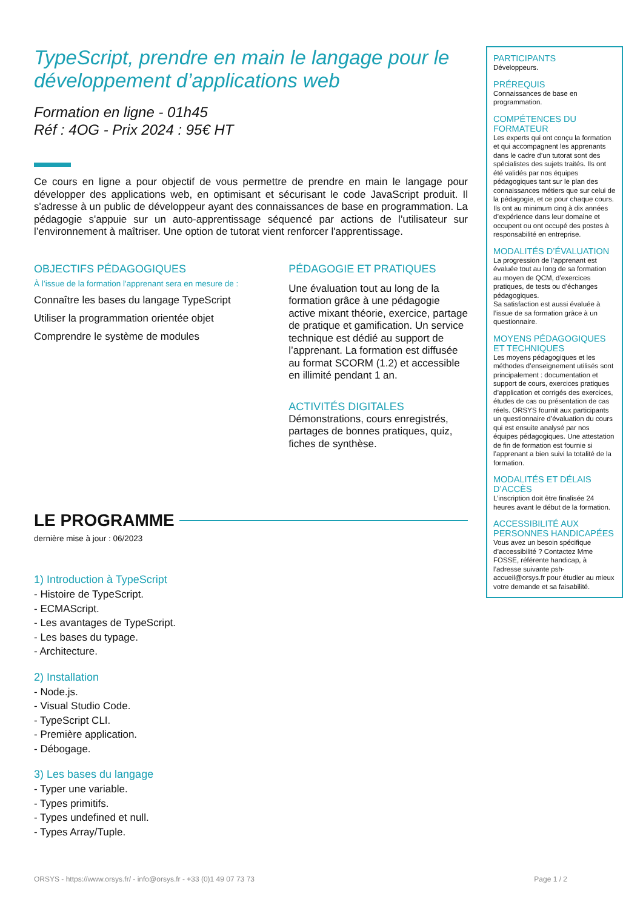TypeScript, prendre en main le langage pour le développement d’applications web
Formation en ligne - 01h45
Réf : 4OG - Prix 2024 : 95€ HT
Ce cours en ligne a pour objectif de vous permettre de prendre en main le langage pour développer des applications web, en optimisant et sécurisant le code JavaScript produit. Il s'adresse à un public de développeur ayant des connaissances de base en programmation. La pédagogie s'appuie sur un auto-apprentissage séquencé par actions de l’utilisateur sur l’environnement à maîtriser. Une option de tutorat vient renforcer l'apprentissage.
OBJECTIFS PÉDAGOGIQUES
À l’issue de la formation l'apprenant sera en mesure de :
Connaître les bases du langage TypeScript
Utiliser la programmation orientée objet
Comprendre le système de modules
PÉDAGOGIE ET PRATIQUES
Une évaluation tout au long de la formation grâce à une pédagogie active mixant théorie, exercice, partage de pratique et gamification. Un service technique est dédié au support de l’apprenant. La formation est diffusée au format SCORM (1.2) et accessible en illimité pendant 1 an.
ACTIVITÉS DIGITALES
Démonstrations, cours enregistrés, partages de bonnes pratiques, quiz, fiches de synthèse.
LE PROGRAMME
dernière mise à jour : 06/2023
1) Introduction à TypeScript
- Histoire de TypeScript.
- ECMAScript.
- Les avantages de TypeScript.
- Les bases du typage.
- Architecture.
2) Installation
- Node.js.
- Visual Studio Code.
- TypeScript CLI.
- Première application.
- Débogage.
3) Les bases du langage
- Typer une variable.
- Types primitifs.
- Types undefined et null.
- Types Array/Tuple.
PARTICIPANTS
Développeurs.
PRÉREQUIS
Connaissances de base en programmation.
COMPÉTENCES DU FORMATEUR
Les experts qui ont conçu la formation et qui accompagnent les apprenants dans le cadre d’un tutorat sont des spécialistes des sujets traités. Ils ont été validés par nos équipes pédagogiques tant sur le plan des connaissances métiers que sur celui de la pédagogie, et ce pour chaque cours. Ils ont au minimum cinq à dix années d’expérience dans leur domaine et occupent ou ont occupé des postes à responsabilité en entreprise.
MODALITÉS D’ÉVALUATION
La progression de l’apprenant est évaluée tout au long de sa formation au moyen de QCM, d’exercices pratiques, de tests ou d’échanges pédagogiques.
Sa satisfaction est aussi évaluée à l’issue de sa formation grâce à un questionnaire.
MOYENS PÉDAGOGIQUES ET TECHNIQUES
Les moyens pédagogiques et les méthodes d’enseignement utilisés sont principalement : documentation et support de cours, exercices pratiques d’application et corrigés des exercices, études de cas ou présentation de cas réels. ORSYS fournit aux participants un questionnaire d’évaluation du cours qui est ensuite analysé par nos équipes pédagogiques. Une attestation de fin de formation est fournie si l’apprenant a bien suivi la totalité de la formation.
MODALITÉS ET DÉLAIS D’ACCÈS
L’inscription doit être finalisée 24 heures avant le début de la formation.
ACCESSIBILITÉ AUX PERSONNES HANDICAPÉES
Vous avez un besoin spécifique d’accessibilité ? Contactez Mme FOSSE, référente handicap, à l’adresse suivante psh-accueil@orsys.fr pour étudier au mieux votre demande et sa faisabilité.
ORSYS - https://www.orsys.fr/ - info@orsys.fr - +33 (0)1 49 07 73 73 Page 1 / 2